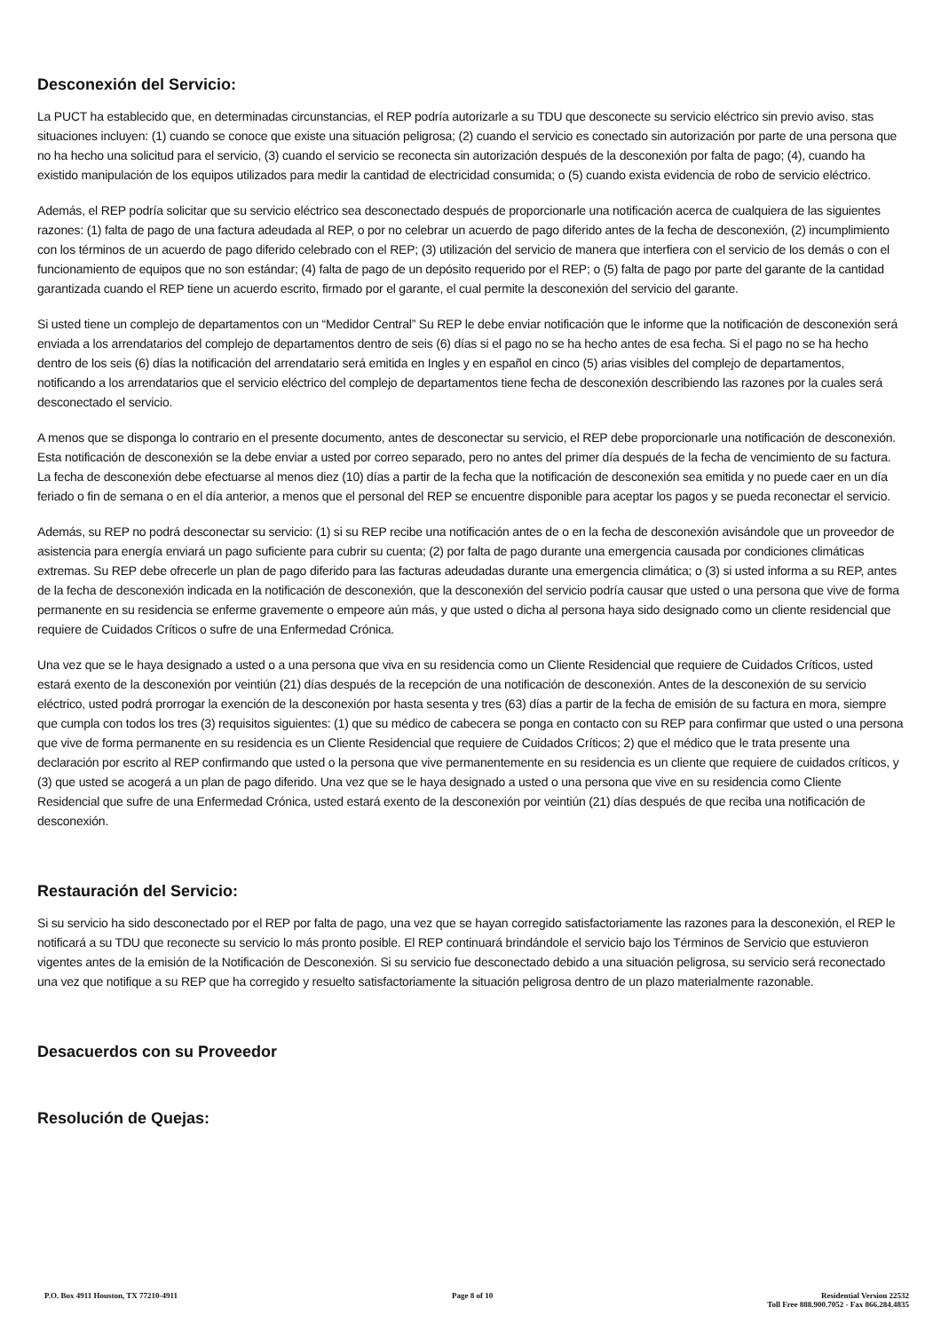Desconexión del Servicio:
La PUCT ha establecido que, en determinadas circunstancias, el REP podría autorizarle a su TDU que desconecte su servicio eléctrico sin previo aviso. stas situaciones incluyen: (1) cuando se conoce que existe una situación peligrosa; (2) cuando el servicio es conectado sin autorización por parte de una persona que no ha hecho una solicitud para el servicio, (3) cuando el servicio se reconecta sin autorización después de la desconexión por falta de pago; (4), cuando ha existido manipulación de los equipos utilizados para medir la cantidad de electricidad consumida; o (5) cuando exista evidencia de robo de servicio eléctrico.
Además, el REP podría solicitar que su servicio eléctrico sea desconectado después de proporcionarle una notificación acerca de cualquiera de las siguientes razones: (1) falta de pago de una factura adeudada al REP, o por no celebrar un acuerdo de pago diferido antes de la fecha de desconexión, (2) incumplimiento con los términos de un acuerdo de pago diferido celebrado con el REP; (3) utilización del servicio de manera que interfiera con el servicio de los demás o con el funcionamiento de equipos que no son estándar; (4) falta de pago de un depósito requerido por el REP; o (5) falta de pago por parte del garante de la cantidad garantizada cuando el REP tiene un acuerdo escrito, firmado por el garante, el cual permite la desconexión del servicio del garante.
Si usted tiene un complejo de departamentos con un “Medidor Central” Su REP le debe enviar notificación que le informe que la notificación de desconexión será enviada a los arrendatarios del complejo de departamentos dentro de seis (6) días si el pago no se ha hecho antes de esa fecha. Si el pago no se ha hecho dentro de los seis (6) días la notificación del arrendatario será emitida en Ingles y en español en cinco (5) arias visibles del complejo de departamentos, notificando a los arrendatarios que el servicio eléctrico del complejo de departamentos tiene fecha de desconexión describiendo las razones por la cuales será desconectado el servicio.
A menos que se disponga lo contrario en el presente documento, antes de desconectar su servicio, el REP debe proporcionarle una notificación de desconexión. Esta notificación de desconexión se la debe enviar a usted por correo separado, pero no antes del primer día después de la fecha de vencimiento de su factura. La fecha de desconexión debe efectuarse al menos diez (10) días a partir de la fecha que la notificación de desconexión sea emitida y no puede caer en un día feriado o fin de semana o en el día anterior, a menos que el personal del REP se encuentre disponible para aceptar los pagos y se pueda reconectar el servicio.
Además, su REP no podrá desconectar su servicio: (1) si su REP recibe una notificación antes de o en la fecha de desconexión avisándole que un proveedor de asistencia para energía enviará un pago suficiente para cubrir su cuenta; (2) por falta de pago durante una emergencia causada por condiciones climáticas extremas. Su REP debe ofrecerle un plan de pago diferido para las facturas adeudadas durante una emergencia climática; o (3) si usted informa a su REP, antes de la fecha de desconexión indicada en la notificación de desconexión, que la desconexión del servicio podría causar que usted o una persona que vive de forma permanente en su residencia se enferme gravemente o empeore aún más, y que usted o dicha al persona haya sido designado como un cliente residencial que requiere de Cuidados Críticos o sufre de una Enfermedad Crónica.
Una vez que se le haya designado a usted o a una persona que viva en su residencia como un Cliente Residencial que requiere de Cuidados Críticos, usted estará exento de la desconexión por veintiún (21) días después de la recepción de una notificación de desconexión. Antes de la desconexión de su servicio eléctrico, usted podrá prorrogar la exención de la desconexión por hasta sesenta y tres (63) días a partir de la fecha de emisión de su factura en mora, siempre que cumpla con todos los tres (3) requisitos siguientes: (1) que su médico de cabecera se ponga en contacto con su REP para confirmar que usted o una persona que vive de forma permanente en su residencia es un Cliente Residencial que requiere de Cuidados Críticos; 2) que el médico que le trata presente una declaración por escrito al REP confirmando que usted o la persona que vive permanentemente en su residencia es un cliente que requiere de cuidados críticos, y (3) que usted se acogerá a un plan de pago diferido. Una vez que se le haya designado a usted o una persona que vive en su residencia como Cliente Residencial que sufre de una Enfermedad Crónica, usted estará exento de la desconexión por veintiún (21) días después de que reciba una notificación de desconexión.
Restauración del Servicio:
Si su servicio ha sido desconectado por el REP por falta de pago, una vez que se hayan corregido satisfactoriamente las razones para la desconexión, el REP le notificará a su TDU que reconecte su servicio lo más pronto posible. El REP continuará brindándole el servicio bajo los Términos de Servicio que estuvieron vigentes antes de la emisión de la Notificación de Desconexión. Si su servicio fue desconectado debido a una situación peligrosa, su servicio será reconectado una vez que notifique a su REP que ha corregido y resuelto satisfactoriamente la situación peligrosa dentro de un plazo materialmente razonable.
Desacuerdos con su Proveedor
Resolución de Quejas:
P.O. Box 4911 Houston, TX 77210-4911
Page 8 of 10 Residential Version 22532
Toll Free 888.900.7052 - Fax 866.284.4835